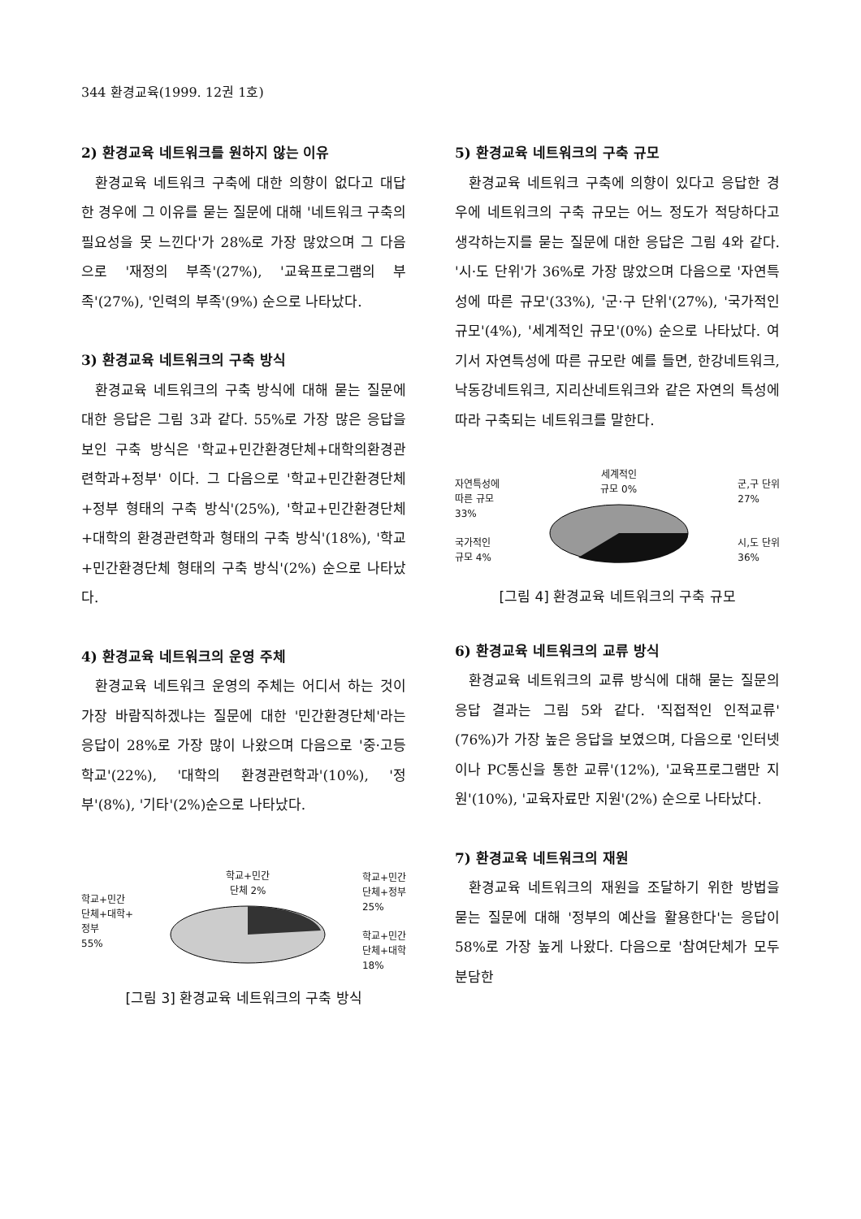344 환경교육(1999. 12권 1호)
2) 환경교육 네트워크를 원하지 않는 이유
환경교육 네트워크 구축에 대한 의향이 없다고 대답한 경우에 그 이유를 묻는 질문에 대해 '네트워크 구축의 필요성을 못 느낀다'가 28%로 가장 많았으며 그 다음으로 '재정의 부족'(27%), '교육프로그램의 부족'(27%), '인력의 부족'(9%) 순으로 나타났다.
3) 환경교육 네트워크의 구축 방식
환경교육 네트워크의 구축 방식에 대해 묻는 질문에 대한 응답은 그림 3과 같다. 55%로 가장 많은 응답을 보인 구축 방식은 '학교+민간환경단체+대학의환경관련학과+정부' 이다. 그 다음으로 '학교+민간환경단체+정부 형태의 구축 방식'(25%), '학교+민간환경단체+대학의 환경관련학과 형태의 구축 방식'(18%), '학교+민간환경단체 형태의 구축 방식'(2%) 순으로 나타났다.
4) 환경교육 네트워크의 운영 주체
환경교육 네트워크 운영의 주체는 어디서 하는 것이 가장 바람직하겠냐는 질문에 대한 '민간환경단체'라는 응답이 28%로 가장 많이 나왔으며 다음으로 '중·고등학교'(22%), '대학의 환경관련학과'(10%), '정부'(8%), '기타'(2%)순으로 나타났다.
학교+민간
단체+대학+
정부
55%
학교+민간
단체 2%
학교+민간
단체+정부
25%
학교+민간
단체+대학
18%
[그림 3] 환경교육 네트워크의 구축 방식
5) 환경교육 네트워크의 구축 규모
환경교육 네트워크 구축에 의향이 있다고 응답한 경우에 네트워크의 구축 규모는 어느 정도가 적당하다고 생각하는지를 묻는 질문에 대한 응답은 그림 4와 같다. '시·도 단위'가 36%로 가장 많았으며 다음으로 '자연특성에 따른 규모'(33%), '군·구 단위'(27%), '국가적인 규모'(4%), '세계적인 규모'(0%) 순으로 나타났다. 여기서 자연특성에 따른 규모란 예를 들면, 한강네트워크, 낙동강네트워크, 지리산네트워크와 같은 자연의 특성에 따라 구축되는 네트워크를 말한다.
자연특성에
따른 규모
33%
국가적인
규모 4%
세계적인
규모 0%
군,구 단위
27%
시,도 단위
36%
[그림 4] 환경교육 네트워크의 구축 규모
6) 환경교육 네트워크의 교류 방식
환경교육 네트워크의 교류 방식에 대해 묻는 질문의 응답 결과는 그림 5와 같다. '직접적인 인적교류' (76%)가 가장 높은 응답을 보였으며, 다음으로 '인터넷이나 PC통신을 통한 교류'(12%), '교육프로그램만 지원'(10%), '교육자료만 지원'(2%) 순으로 나타났다.
7) 환경교육 네트워크의 재원
환경교육 네트워크의 재원을 조달하기 위한 방법을 묻는 질문에 대해 '정부의 예산을 활용한다'는 응답이 58%로 가장 높게 나왔다. 다음으로 '참여단체가 모두 분담한